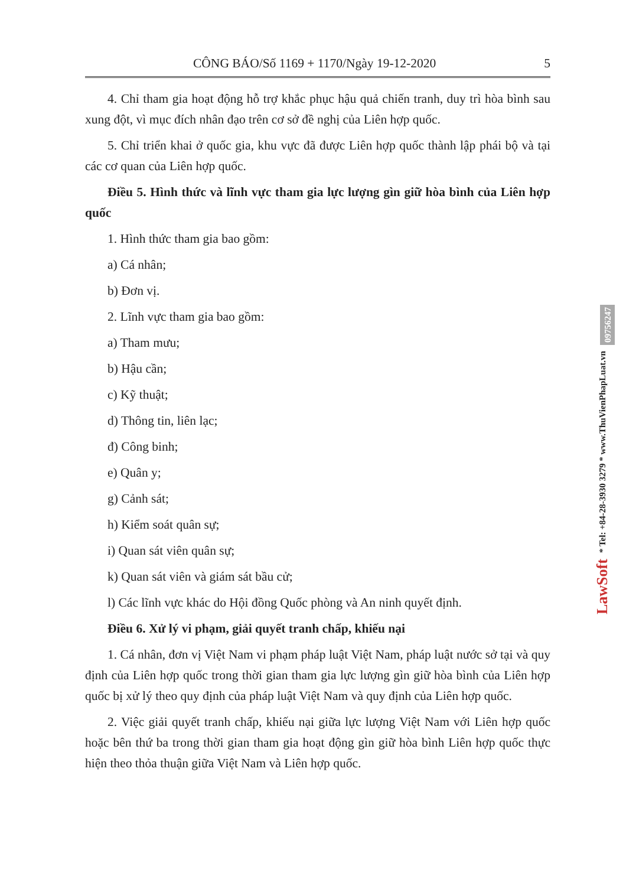CÔNG BÁO/Số 1169 + 1170/Ngày 19-12-2020 5
4. Chỉ tham gia hoạt động hỗ trợ khắc phục hậu quả chiến tranh, duy trì hòa bình sau xung đột, vì mục đích nhân đạo trên cơ sở đề nghị của Liên hợp quốc.
5. Chỉ triển khai ở quốc gia, khu vực đã được Liên hợp quốc thành lập phái bộ và tại các cơ quan của Liên hợp quốc.
Điều 5. Hình thức và lĩnh vực tham gia lực lượng gìn giữ hòa bình của Liên hợp quốc
1. Hình thức tham gia bao gồm:
a) Cá nhân;
b) Đơn vị.
2. Lĩnh vực tham gia bao gồm:
a) Tham mưu;
b) Hậu cần;
c) Kỹ thuật;
d) Thông tin, liên lạc;
đ) Công binh;
e) Quân y;
g) Cảnh sát;
h) Kiểm soát quân sự;
i) Quan sát viên quân sự;
k) Quan sát viên và giám sát bầu cử;
l) Các lĩnh vực khác do Hội đồng Quốc phòng và An ninh quyết định.
Điều 6. Xử lý vi phạm, giải quyết tranh chấp, khiếu nại
1. Cá nhân, đơn vị Việt Nam vi phạm pháp luật Việt Nam, pháp luật nước sở tại và quy định của Liên hợp quốc trong thời gian tham gia lực lượng gìn giữ hòa bình của Liên hợp quốc bị xử lý theo quy định của pháp luật Việt Nam và quy định của Liên hợp quốc.
2. Việc giải quyết tranh chấp, khiếu nại giữa lực lượng Việt Nam với Liên hợp quốc hoặc bên thứ ba trong thời gian tham gia hoạt động gìn giữ hòa bình Liên hợp quốc thực hiện theo thỏa thuận giữa Việt Nam và Liên hợp quốc.
LawSoft * Tel: +84-28-3930 3279 * www.ThuVienPhapLuat.vn 09756247